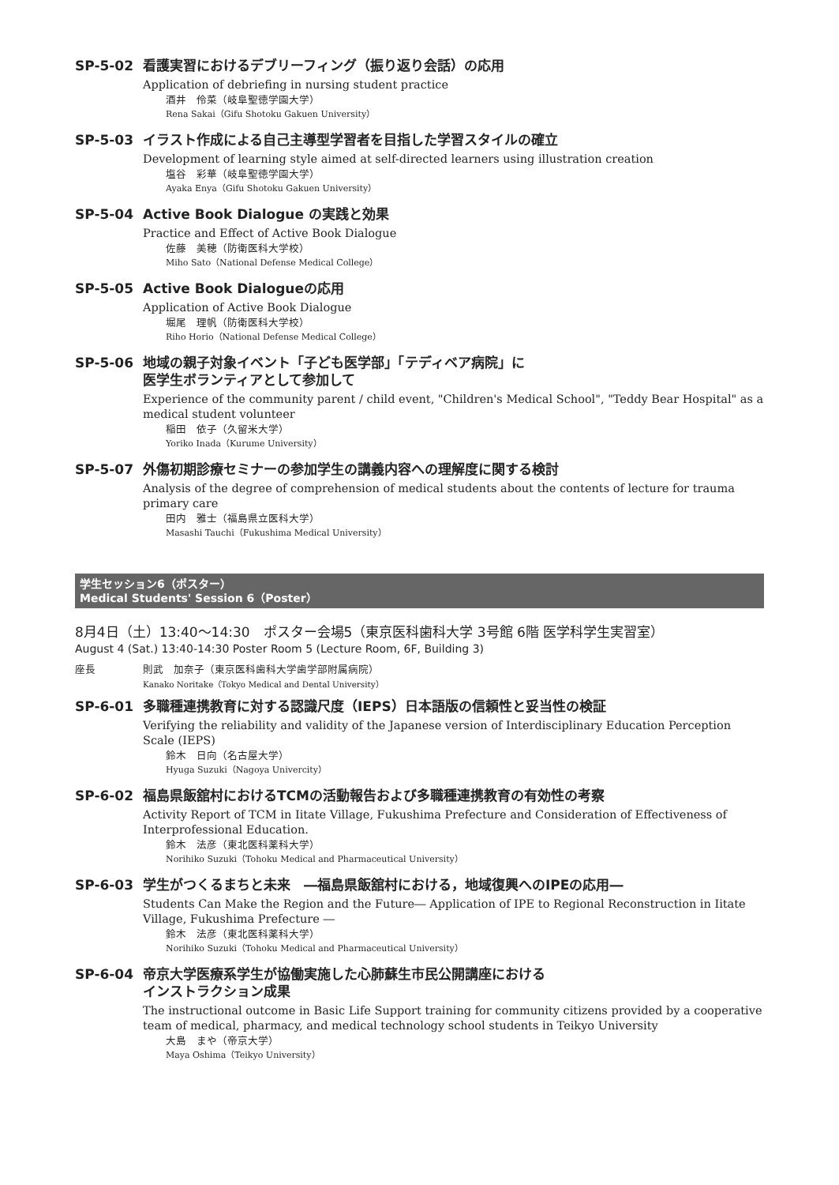SP-5-02 看護実習におけるデブリーフィング（振り返り会話）の応用
Application of debriefing in nursing student practice
酒井　伶菜（岐阜聖徳学園大学）
Rena Sakai（Gifu Shotoku Gakuen University）
SP-5-03 イラスト作成による自己主導型学習者を目指した学習スタイルの確立
Development of learning style aimed at self-directed learners using illustration creation
塩谷　彩華（岐阜聖徳学園大学）
Ayaka Enya（Gifu Shotoku Gakuen University）
SP-5-04 Active Book Dialogue の実践と効果
Practice and Effect of Active Book Dialogue
佐藤　美穂（防衛医科大学校）
Miho Sato（National Defense Medical College）
SP-5-05 Active Book Dialogueの応用
Application of Active Book Dialogue
堀尾　理帆（防衛医科大学校）
Riho Horio（National Defense Medical College）
SP-5-06 地域の親子対象イベント「子ども医学部」「テディベア病院」に
医学生ボランティアとして参加して
Experience of the community parent / child event, "Children's Medical School", "Teddy Bear Hospital" as a medical student volunteer
稲田　依子（久留米大学）
Yoriko Inada（Kurume University）
SP-5-07 外傷初期診療セミナーの参加学生の講義内容への理解度に関する検討
Analysis of the degree of comprehension of medical students about the contents of lecture for trauma primary care
田内　雅士（福島県立医科大学）
Masashi Tauchi（Fukushima Medical University）
学生セッション6（ポスター）
Medical Students' Session 6（Poster）
8月4日（土）13:40～14:30　ポスター会場5（東京医科歯科大学 3号館 6階 医学科学生実習室）
August 4 (Sat.) 13:40-14:30 Poster Room 5 (Lecture Room, 6F, Building 3)
座長 則武　加奈子（東京医科歯科大学歯学部附属病院）
Kanako Noritake（Tokyo Medical and Dental University）
SP-6-01 多職種連携教育に対する認識尺度（IEPS）日本語版の信頼性と妥当性の検証
Verifying the reliability and validity of the Japanese version of Interdisciplinary Education Perception Scale (IEPS)
鈴木　日向（名古屋大学）
Hyuga Suzuki（Nagoya Univercity）
SP-6-02 福島県飯舘村におけるTCMの活動報告および多職種連携教育の有効性の考察
Activity Report of TCM in Iitate Village, Fukushima Prefecture and Consideration of Effectiveness of Interprofessional Education.
鈴木　法彦（東北医科薬科大学）
Norihiko Suzuki（Tohoku Medical and Pharmaceutical University）
SP-6-03 学生がつくるまちと未来　―福島県飯舘村における，地域復興へのIPEの応用―
Students Can Make the Region and the Future― Application of IPE to Regional Reconstruction in Iitate Village, Fukushima Prefecture ―
鈴木　法彦（東北医科薬科大学）
Norihiko Suzuki（Tohoku Medical and Pharmaceutical University）
SP-6-04 帝京大学医療系学生が協働実施した心肺蘇生市民公開講座における
インストラクション成果
The instructional outcome in Basic Life Support training for community citizens provided by a cooperative team of medical, pharmacy, and medical technology school students in Teikyo University
大島　まや（帝京大学）
Maya Oshima（Teikyo University）